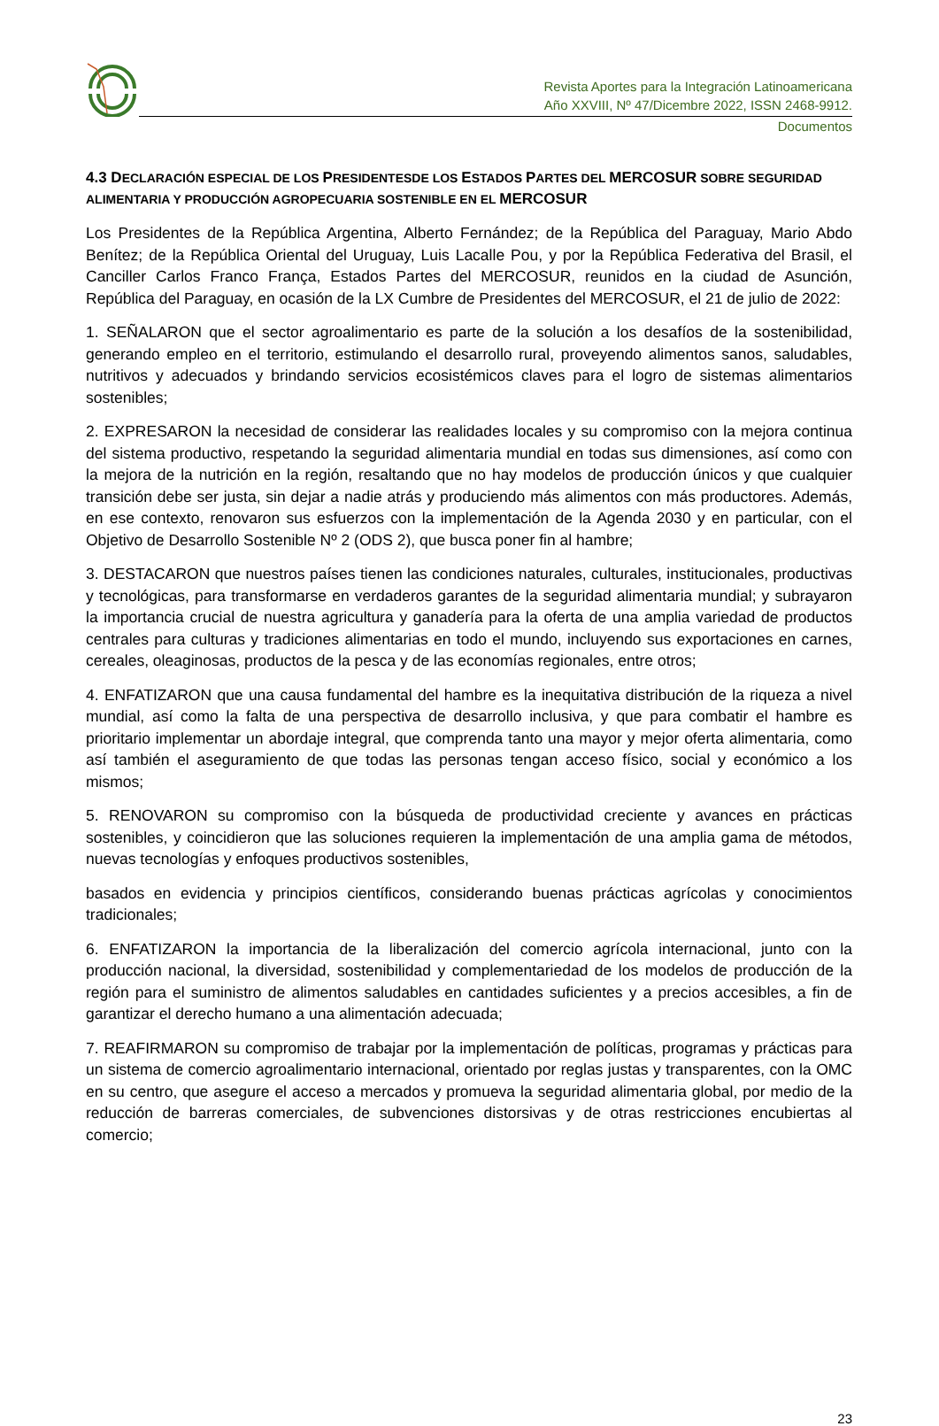Revista Aportes para la Integración Latinoamericana
Año XXVIII, Nº 47/Dicembre 2022, ISSN 2468-9912.
Documentos
4.3 DECLARACIÓN ESPECIAL DE LOS PRESIDENTESDE LOS ESTADOS PARTES DEL MERCOSUR SOBRE SEGURIDAD ALIMENTARIA Y PRODUCCIÓN AGROPECUARIA SOSTENIBLE EN EL MERCOSUR
Los Presidentes de la República Argentina, Alberto Fernández; de la República del Paraguay, Mario Abdo Benítez; de la República Oriental del Uruguay, Luis Lacalle Pou, y por la República Federativa del Brasil, el Canciller Carlos Franco França, Estados Partes del MERCOSUR, reunidos en la ciudad de Asunción, República del Paraguay, en ocasión de la LX Cumbre de Presidentes del MERCOSUR, el 21 de julio de 2022:
1. SEÑALARON que el sector agroalimentario es parte de la solución a los desafíos de la sostenibilidad, generando empleo en el territorio, estimulando el desarrollo rural, proveyendo alimentos sanos, saludables, nutritivos y adecuados y brindando servicios ecosistémicos claves para el logro de sistemas alimentarios sostenibles;
2. EXPRESARON la necesidad de considerar las realidades locales y su compromiso con la mejora continua del sistema productivo, respetando la seguridad alimentaria mundial en todas sus dimensiones, así como con la mejora de la nutrición en la región, resaltando que no hay modelos de producción únicos y que cualquier transición debe ser justa, sin dejar a nadie atrás y produciendo más alimentos con más productores. Además, en ese contexto, renovaron sus esfuerzos con la implementación de la Agenda 2030 y en particular, con el Objetivo de Desarrollo Sostenible Nº 2 (ODS 2), que busca poner fin al hambre;
3. DESTACARON que nuestros países tienen las condiciones naturales, culturales, institucionales, productivas y tecnológicas, para transformarse en verdaderos garantes de la seguridad alimentaria mundial; y subrayaron la importancia crucial de nuestra agricultura y ganadería para la oferta de una amplia variedad de productos centrales para culturas y tradiciones alimentarias en todo el mundo, incluyendo sus exportaciones en carnes, cereales, oleaginosas, productos de la pesca y de las economías regionales, entre otros;
4. ENFATIZARON que una causa fundamental del hambre es la inequitativa distribución de la riqueza a nivel mundial, así como la falta de una perspectiva de desarrollo inclusiva, y que para combatir el hambre es prioritario implementar un abordaje integral, que comprenda tanto una mayor y mejor oferta alimentaria, como así también el aseguramiento de que todas las personas tengan acceso físico, social y económico a los mismos;
5. RENOVARON su compromiso con la búsqueda de productividad creciente y avances en prácticas sostenibles, y coincidieron que las soluciones requieren la implementación de una amplia gama de métodos, nuevas tecnologías y enfoques productivos sostenibles,
basados en evidencia y principios científicos, considerando buenas prácticas agrícolas y conocimientos tradicionales;
6. ENFATIZARON la importancia de la liberalización del comercio agrícola internacional, junto con la producción nacional, la diversidad, sostenibilidad y complementariedad de los modelos de producción de la región para el suministro de alimentos saludables en cantidades suficientes y a precios accesibles, a fin de garantizar el derecho humano a una alimentación adecuada;
7. REAFIRMARON su compromiso de trabajar por la implementación de políticas, programas y prácticas para un sistema de comercio agroalimentario internacional, orientado por reglas justas y transparentes, con la OMC en su centro, que asegure el acceso a mercados y promueva la seguridad alimentaria global, por medio de la reducción de barreras comerciales, de subvenciones distorsivas y de otras restricciones encubiertas al comercio;
23